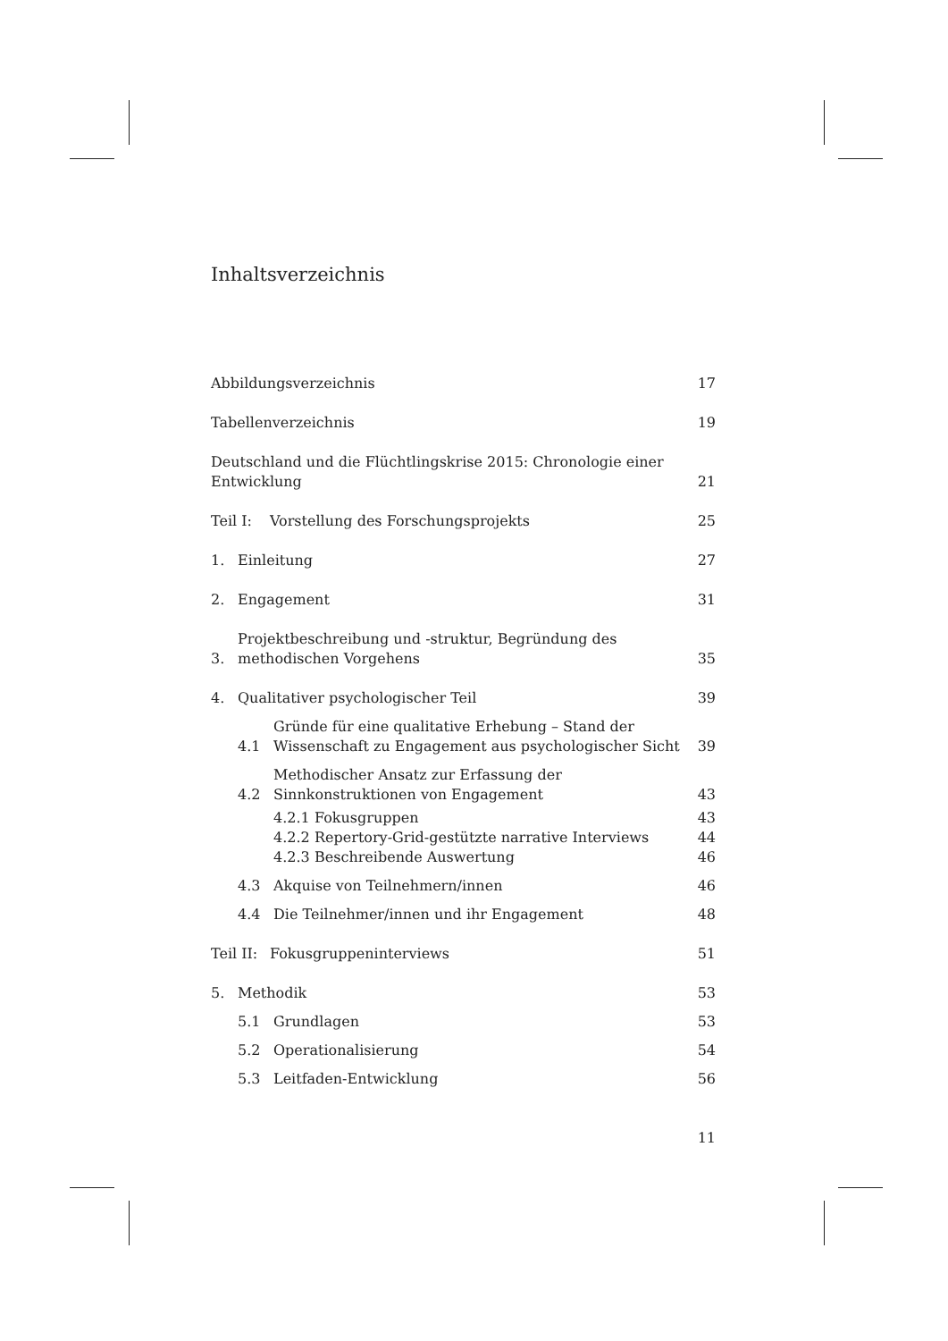Inhaltsverzeichnis
Abbildungsverzeichnis 17
Tabellenverzeichnis 19
Deutschland und die Flüchtlingskrise 2015: Chronologie einer Entwicklung 21
Teil I: Vorstellung des Forschungsprojekts 25
1. Einleitung 27
2. Engagement 31
3. Projektbeschreibung und -struktur, Begründung des
methodischen Vorgehens 35
4. Qualitativer psychologischer Teil 39
4.1 Gründe für eine qualitative Erhebung – Stand der
Wissenschaft zu Engagement aus psychologischer Sicht 39
4.2 Methodischer Ansatz zur Erfassung der
Sinnkonstruktionen von Engagement 43
4.2.1 Fokusgruppen 43
4.2.2 Repertory-Grid-gestützte narrative Interviews 44
4.2.3 Beschreibende Auswertung 46
4.3 Akquise von Teilnehmern/innen 46
4.4 Die Teilnehmer/innen und ihr Engagement 48
Teil II: Fokusgruppeninterviews 51
5. Methodik 53
5.1 Grundlagen 53
5.2 Operationalisierung 54
5.3 Leitfaden-Entwicklung 56
11